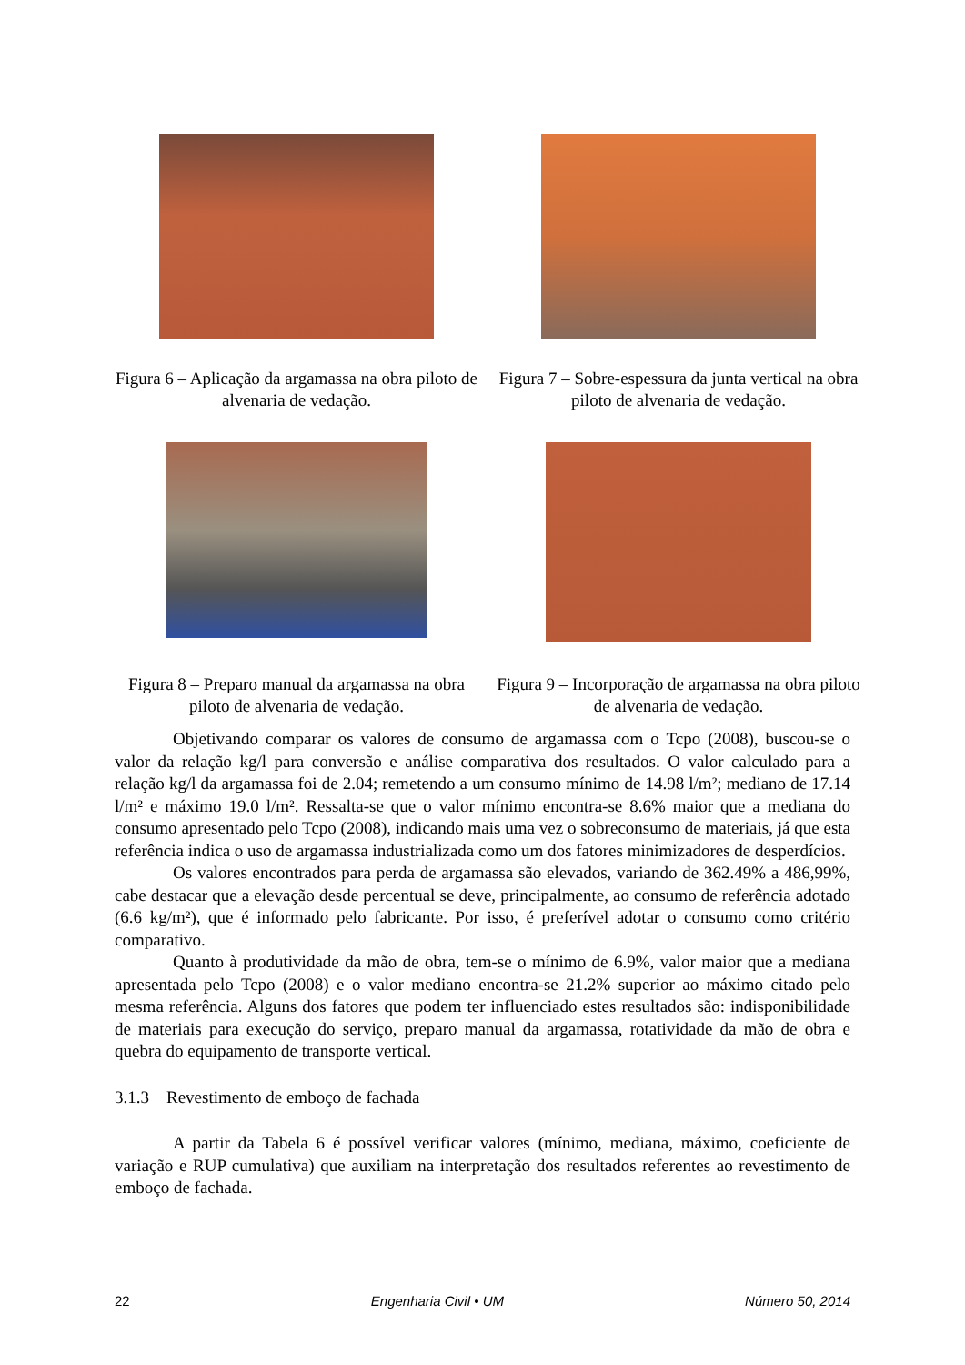Figura 6 – Aplicação da argamassa na obra piloto de alvenaria de vedação.
Figura 7 – Sobre-espessura da junta vertical na obra piloto de alvenaria de vedação.
Figura 8 – Preparo manual da argamassa na obra piloto de alvenaria de vedação.
Figura 9 – Incorporação de argamassa na obra piloto de alvenaria de vedação.
Objetivando comparar os valores de consumo de argamassa com o Tcpo (2008), buscou-se o valor da relação kg/l para conversão e análise comparativa dos resultados. O valor calculado para a relação kg/l da argamassa foi de 2.04; remetendo a um consumo mínimo de 14.98 l/m²; mediano de 17.14 l/m² e máximo 19.0 l/m². Ressalta-se que o valor mínimo encontra-se 8.6% maior que a mediana do consumo apresentado pelo Tcpo (2008), indicando mais uma vez o sobreconsumo de materiais, já que esta referência indica o uso de argamassa industrializada como um dos fatores minimizadores de desperdícios.
Os valores encontrados para perda de argamassa são elevados, variando de 362.49% a 486,99%, cabe destacar que a elevação desde percentual se deve, principalmente, ao consumo de referência adotado (6.6 kg/m²), que é informado pelo fabricante. Por isso, é preferível adotar o consumo como critério comparativo.
Quanto à produtividade da mão de obra, tem-se o mínimo de 6.9%, valor maior que a mediana apresentada pelo Tcpo (2008) e o valor mediano encontra-se 21.2% superior ao máximo citado pelo mesma referência. Alguns dos fatores que podem ter influenciado estes resultados são: indisponibilidade de materiais para execução do serviço, preparo manual da argamassa, rotatividade da mão de obra e quebra do equipamento de transporte vertical.
3.1.3 Revestimento de emboço de fachada
A partir da Tabela 6 é possível verificar valores (mínimo, mediana, máximo, coeficiente de variação e RUP cumulativa) que auxiliam na interpretação dos resultados referentes ao revestimento de emboço de fachada.
22 Engenharia Civil • UM Número 50, 2014